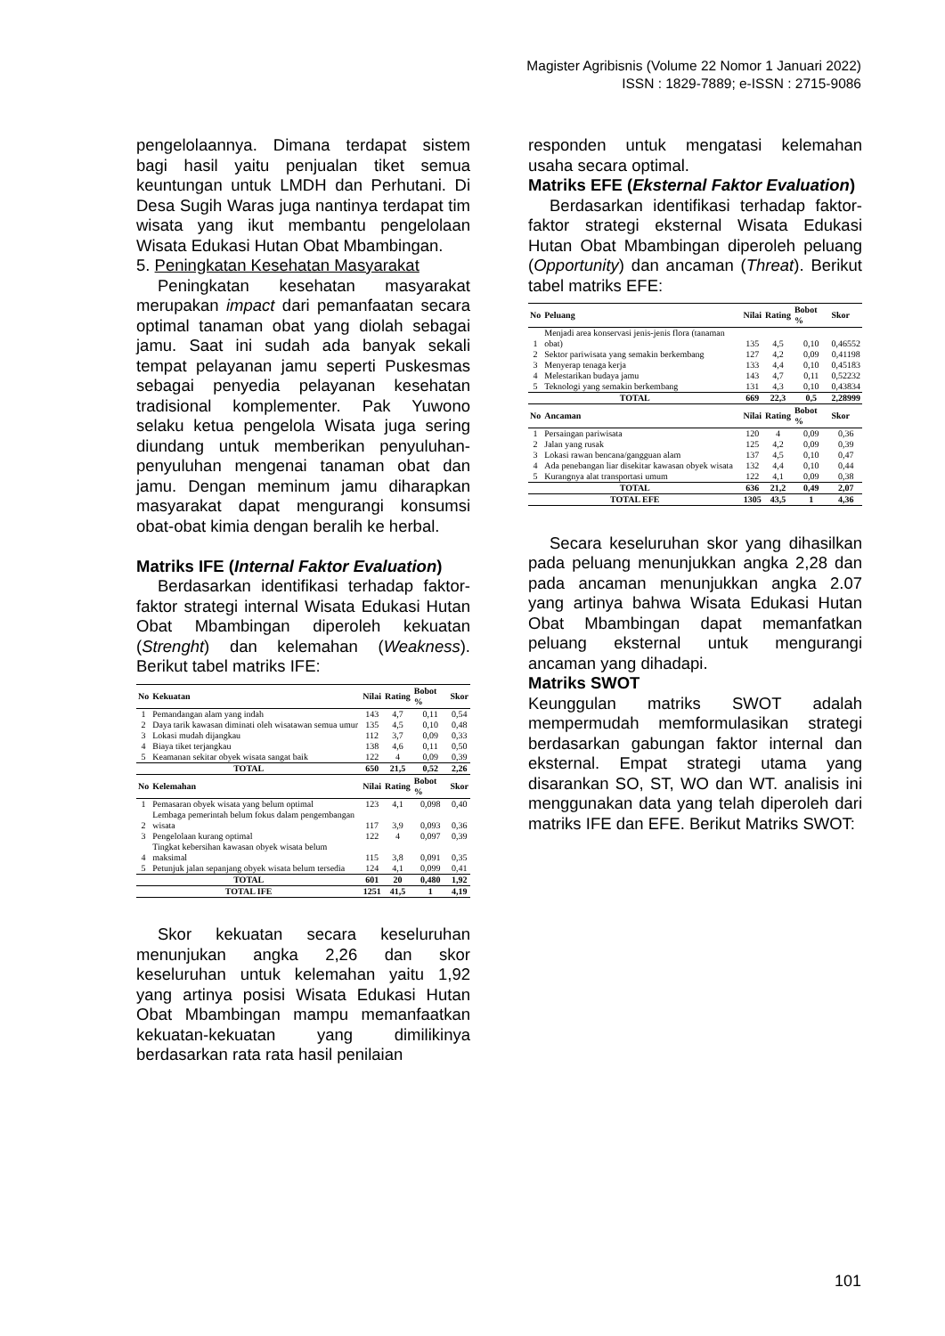Magister Agribisnis (Volume 22 Nomor 1 Januari 2022)
ISSN : 1829-7889; e-ISSN : 2715-9086
pengelolaannya. Dimana terdapat sistem bagi hasil yaitu penjualan tiket semua keuntungan untuk LMDH dan Perhutani. Di Desa Sugih Waras juga nantinya terdapat tim wisata yang ikut membantu pengelolaan Wisata Edukasi Hutan Obat Mbambingan.
5. Peningkatan Kesehatan Masyarakat
Peningkatan kesehatan masyarakat merupakan impact dari pemanfaatan secara optimal tanaman obat yang diolah sebagai jamu. Saat ini sudah ada banyak sekali tempat pelayanan jamu seperti Puskesmas sebagai penyedia pelayanan kesehatan tradisional komplementer. Pak Yuwono selaku ketua pengelola Wisata juga sering diundang untuk memberikan penyuluhan-penyuluhan mengenai tanaman obat dan jamu. Dengan meminum jamu diharapkan masyarakat dapat mengurangi konsumsi obat-obat kimia dengan beralih ke herbal.
Matriks IFE (Internal Faktor Evaluation)
Berdasarkan identifikasi terhadap faktor-faktor strategi internal Wisata Edukasi Hutan Obat Mbambingan diperoleh kekuatan (Strenght) dan kelemahan (Weakness). Berikut tabel matriks IFE:
| No | Kekuatan | Nilai | Rating | Bobot % | Skor |
| --- | --- | --- | --- | --- | --- |
| 1 | Pemandangan alam yang indah | 143 | 4,7 | 0,11 | 0,54 |
| 2 | Daya tarik kawasan diminati oleh wisatawan semua umur | 135 | 4,5 | 0,10 | 0,48 |
| 3 | Lokasi mudah dijangkau | 112 | 3,7 | 0,09 | 0,33 |
| 4 | Biaya tiket terjangkau | 138 | 4,6 | 0,11 | 0,50 |
| 5 | Keamanan sekitar obyek wisata sangat baik | 122 | 4 | 0,09 | 0,39 |
| TOTAL | | 650 | 21,5 | 0,52 | 2,26 |
| No | Kelemahan | Nilai | Rating | Bobot % | Skor |
| 1 | Pemasaran obyek wisata yang belum optimal | 123 | 4,1 | 0,098 | 0,40 |
| 2 | Lembaga pemerintah belum fokus dalam pengembangan wisata | 117 | 3,9 | 0,093 | 0,36 |
| 3 | Pengelolaan kurang optimal | 122 | 4 | 0,097 | 0,39 |
| 4 | Tingkat kebersihan kawasan obyek wisata belum maksimal | 115 | 3,8 | 0,091 | 0,35 |
| 5 | Petunjuk jalan sepanjang obyek wisata belum tersedia | 124 | 4,1 | 0,099 | 0,41 |
| TOTAL | | 601 | 20 | 0,480 | 1,92 |
| TOTAL IFE | | 1251 | 41,5 | 1 | 4,19 |
Skor kekuatan secara keseluruhan menunjukan angka 2,26 dan skor keseluruhan untuk kelemahan yaitu 1,92 yang artinya posisi Wisata Edukasi Hutan Obat Mbambingan mampu memanfaatkan kekuatan-kekuatan yang dimilikinya berdasarkan rata rata hasil penilaian
responden untuk mengatasi kelemahan usaha secara optimal.
Matriks EFE (Eksternal Faktor Evaluation)
Berdasarkan identifikasi terhadap faktor-faktor strategi eksternal Wisata Edukasi Hutan Obat Mbambingan diperoleh peluang (Opportunity) dan ancaman (Threat). Berikut tabel matriks EFE:
| No | Peluang | Nilai | Rating | Bobot % | Skor |
| --- | --- | --- | --- | --- | --- |
| 1 | Menjadi area konservasi jenis-jenis flora (tanaman obat) | 135 | 4,5 | 0,10 | 0,46552 |
| 2 | Sektor pariwisata yang semakin berkembang | 127 | 4,2 | 0,09 | 0,41198 |
| 3 | Menyerap tenaga kerja | 133 | 4,4 | 0,10 | 0,45183 |
| 4 | Melestarikan budaya jamu | 143 | 4,7 | 0,11 | 0,52232 |
| 5 | Teknologi yang semakin berkembang | 131 | 4,3 | 0,10 | 0,43834 |
| TOTAL | | 669 | 22,3 | 0,5 | 2,28999 |
| No | Ancaman | Nilai | Rating | Bobot % | Skor |
| 1 | Persaingan pariwisata | 120 | 4 | 0,09 | 0,36 |
| 2 | Jalan yang rusak | 125 | 4,2 | 0,09 | 0,39 |
| 3 | Lokasi rawan bencana/gangguan alam | 137 | 4,5 | 0,10 | 0,47 |
| 4 | Ada penebangan liar disekitar kawasan obyek wisata | 132 | 4,4 | 0,10 | 0,44 |
| 5 | Kurangnya alat transportasi umum | 122 | 4,1 | 0,09 | 0,38 |
| TOTAL | | 636 | 21,2 | 0,49 | 2,07 |
| TOTAL EFE | | 1305 | 43,5 | 1 | 4,36 |
Secara keseluruhan skor yang dihasilkan pada peluang menunjukkan angka 2,28 dan pada ancaman menunjukkan angka 2.07 yang artinya bahwa Wisata Edukasi Hutan Obat Mbambingan dapat memanfatkan peluang eksternal untuk mengurangi ancaman yang dihadapi.
Matriks SWOT
Keunggulan matriks SWOT adalah mempermudah memformulasikan strategi berdasarkan gabungan faktor internal dan eksternal. Empat strategi utama yang disarankan SO, ST, WO dan WT. analisis ini menggunakan data yang telah diperoleh dari matriks IFE dan EFE. Berikut Matriks SWOT:
101